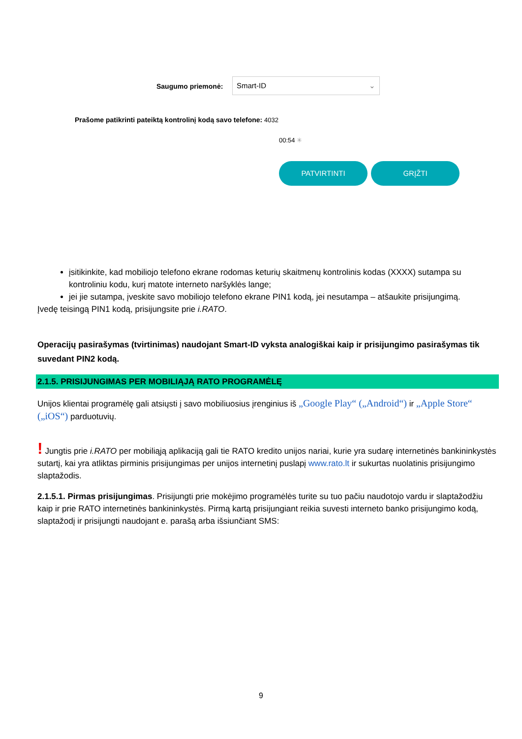Saugumo priemonė:
Smart-ID ⌄
Prašome patikrinti pateiktą kontrolinį kodą savo telefone: 4032
00:54 ✳
PATVIRTINTI GRĮŽTI
įsitikinkite, kad mobiliojo telefono ekrane rodomas keturių skaitmenų kontrolinis kodas (XXXX) sutampa su kontroliniu kodu, kurį matote interneto naršyklės lange;
jei jie sutampa, įveskite savo mobiliojo telefono ekrane PIN1 kodą, jei nesutampa – atšaukite prisijungimą.
Įvedę teisingą PIN1 kodą, prisijungsite prie i.RATO.
Operacijų pasirašymas (tvirtinimas) naudojant Smart-ID vyksta analogiškai kaip ir prisijungimo pasirašymas tik suvedant PIN2 kodą.
2.1.5. PRISIJUNGIMAS PER MOBILIĄJĄ RATO PROGRAMĖLĘ
Unijos klientai programėlę gali atsiųsti į savo mobiliuosius įrenginius iš „Google Play“ („Android“) ir „Apple Store“ („iOS“) parduotuvių.
! Jungtis prie i.RATO per mobiliąją aplikaciją gali tie RATO kredito unijos nariai, kurie yra sudarę internetinės bankininkystės sutartį, kai yra atliktas pirminis prisijungimas per unijos internetinį puslapį www.rato.lt ir sukurtas nuolatinis prisijungimo slaptažodis.
2.1.5.1. Pirmas prisijungimas. Prisijungti prie mokėjimo programėlės turite su tuo pačiu naudotojo vardu ir slaptažodžiu kaip ir prie RATO internetinės bankininkystės. Pirmą kartą prisijungiant reikia suvesti interneto banko prisijungimo kodą, slaptažodį ir prisijungti naudojant e. parašą arba išsiunčiant SMS:
9